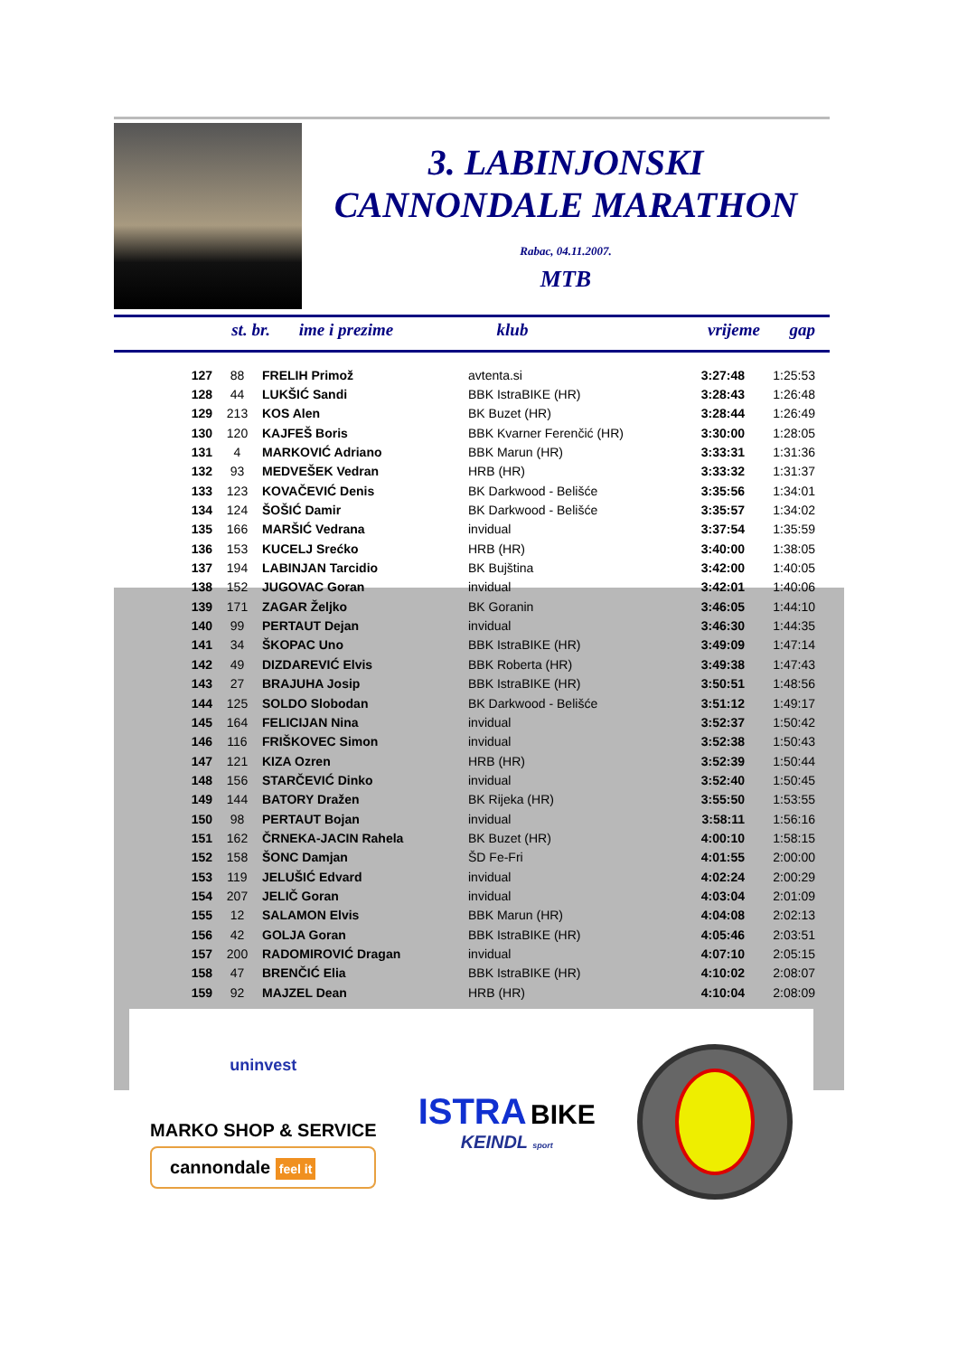3. LABINJONSKI
CANNONDALE MARATHON
Rabac, 04.11.2007.
MTB
| st. br. | ime i prezime | klub | vrijeme | gap |
| --- | --- | --- | --- | --- |
| 127 | 88 | FRELIH Primož | avtenta.si | 3:27:48 | 1:25:53 |
| 128 | 44 | LUKŠIĆ Sandi | BBK IstraBIKE (HR) | 3:28:43 | 1:26:48 |
| 129 | 213 | KOS Alen | BK Buzet (HR) | 3:28:44 | 1:26:49 |
| 130 | 120 | KAJFEŠ Boris | BBK Kvarner Ferenčić (HR) | 3:30:00 | 1:28:05 |
| 131 | 4 | MARKOVIĆ Adriano | BBK Marun (HR) | 3:33:31 | 1:31:36 |
| 132 | 93 | MEDVEŠEK Vedran | HRB (HR) | 3:33:32 | 1:31:37 |
| 133 | 123 | KOVAČEVIĆ Denis | BK Darkwood - Belišće | 3:35:56 | 1:34:01 |
| 134 | 124 | ŠOŠIĆ Damir | BK Darkwood - Belišće | 3:35:57 | 1:34:02 |
| 135 | 166 | MARŠIĆ Vedrana | invidual | 3:37:54 | 1:35:59 |
| 136 | 153 | KUCELJ Srećko | HRB (HR) | 3:40:00 | 1:38:05 |
| 137 | 194 | LABINJAN Tarcidio | BK Bujština | 3:42:00 | 1:40:05 |
| 138 | 152 | JUGOVAC Goran | invidual | 3:42:01 | 1:40:06 |
| 139 | 171 | ZAGAR Željko | BK Goranin | 3:46:05 | 1:44:10 |
| 140 | 99 | PERTAUT Dejan | invidual | 3:46:30 | 1:44:35 |
| 141 | 34 | ŠKOPAC Uno | BBK IstraBIKE (HR) | 3:49:09 | 1:47:14 |
| 142 | 49 | DIZDAREVIĆ Elvis | BBK Roberta (HR) | 3:49:38 | 1:47:43 |
| 143 | 27 | BRAJUHA Josip | BBK IstraBIKE (HR) | 3:50:51 | 1:48:56 |
| 144 | 125 | SOLDO Slobodan | BK Darkwood - Belišće | 3:51:12 | 1:49:17 |
| 145 | 164 | FELICIJAN Nina | invidual | 3:52:37 | 1:50:42 |
| 146 | 116 | FRIŠKOVEC Simon | invidual | 3:52:38 | 1:50:43 |
| 147 | 121 | KIZA Ozren | HRB (HR) | 3:52:39 | 1:50:44 |
| 148 | 156 | STARČEVIĆ Dinko | invidual | 3:52:40 | 1:50:45 |
| 149 | 144 | BATORY Dražen | BK Rijeka (HR) | 3:55:50 | 1:53:55 |
| 150 | 98 | PERTAUT Bojan | invidual | 3:58:11 | 1:56:16 |
| 151 | 162 | ČRNEKA-JACIN Rahela | BK Buzet (HR) | 4:00:10 | 1:58:15 |
| 152 | 158 | ŠONC Damjan | ŠD Fe-Fri | 4:01:55 | 2:00:00 |
| 153 | 119 | JELUŠIĆ Edvard | invidual | 4:02:24 | 2:00:29 |
| 154 | 207 | JELIČ Goran | invidual | 4:03:04 | 2:01:09 |
| 155 | 12 | SALAMON Elvis | BBK Marun (HR) | 4:04:08 | 2:02:13 |
| 156 | 42 | GOLJA Goran | BBK IstraBIKE (HR) | 4:05:46 | 2:03:51 |
| 157 | 200 | RADOMIROVIĆ Dragan | invidual | 4:07:10 | 2:05:15 |
| 158 | 47 | BRENČIĆ Elia | BBK IstraBIKE (HR) | 4:10:02 | 2:08:07 |
| 159 | 92 | MAJZEL Dean | HRB (HR) | 4:10:04 | 2:08:09 |
uninvest
MARKO SHOP & SERVICE
cannondale feel it
ISTRA BIKE
KEINDL sport